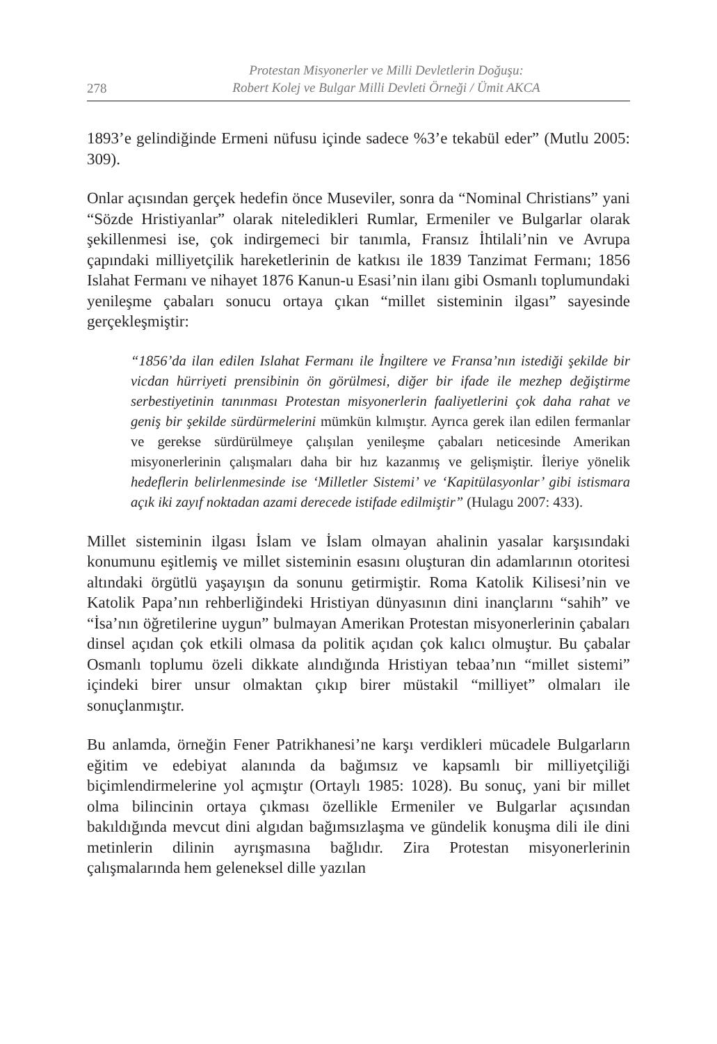278
Protestan Misyonerler ve Milli Devletlerin Doğuşu:
Robert Kolej ve Bulgar Milli Devleti Örneği / Ümit AKCA
1893’e gelindiğinde Ermeni nüfusu içinde sadece %3’e tekabül eder” (Mutlu 2005: 309).
Onlar açısından gerçek hedefin önce Museviler, sonra da “Nominal Christians” yani “Sözde Hristiyanlar” olarak niteledikleri Rumlar, Ermeniler ve Bulgarlar olarak şekillenmesi ise, çok indirgemeci bir tanımla, Fransız İhtilali’nin ve Avrupa çapındaki milliyetçilik hareketlerinin de katkısı ile 1839 Tanzimat Fermanı; 1856 Islahat Fermanı ve nihayet 1876 Kanun-u Esasi’nin ilanı gibi Osmanlı toplumundaki yenileşme çabaları sonucu ortaya çıkan “millet sisteminin ilgası” sayesinde gerçekleşmiştir:
“1856’da ilan edilen Islahat Fermanı ile İngiltere ve Fransa’nın istediği şekilde bir vicdan hürriyeti prensibinin ön görülmesi, diğer bir ifade ile mezhep değiştirme serbestiyetinin tanınması Protestan misyonerlerin faaliyetlerini çok daha rahat ve geniş bir şekilde sürdürmelerini mümkün kılmıştır. Ayrıca gerek ilan edilen fermanlar ve gerekse sürdürülmeye çalışılan yenileşme çabaları neticesinde Amerikan misyonerlerinin çalışmaları daha bir hız kazanmış ve gelişmiştir. İleriye yönelik hedeflerin belirlenmesinde ise ‘Milletler Sistemi’ ve ‘Kapitülasyonlar’ gibi istismara açık iki zayıf noktadan azami derecede istifade edilmiştir” (Hulagu 2007: 433).
Millet sisteminin ilgası İslam ve İslam olmayan ahalinin yasalar karşısındaki konumunu eşitlemiş ve millet sisteminin esasını oluşturan din adamlarının otoritesi altındaki örgütlü yaşayışın da sonunu getirmiştir. Roma Katolik Kilisesi’nin ve Katolik Papa’nın rehberliğindeki Hristiyan dünyasının dini inançlarını “sahih” ve “İsa’nın öğretilerine uygun” bulmayan Amerikan Protestan misyonerlerinin çabaları dinsel açıdan çok etkili olmasa da politik açıdan çok kalıcı olmuştur. Bu çabalar Osmanlı toplumu özeli dikkate alındığında Hristiyan tebaa’nın “millet sistemi” içindeki birer unsur olmaktan çıkıp birer müstakil “milliyet” olmaları ile sonuçlanmıştır.
Bu anlamda, örneğin Fener Patrikhanesi’ne karşı verdikleri mücadele Bulgarların eğitim ve edebiyat alanında da bağımsız ve kapsamlı bir milliyetçiliği biçimlendirmelerine yol açmıştır (Ortaylı 1985: 1028). Bu sonuç, yani bir millet olma bilincinin ortaya çıkması özellikle Ermeniler ve Bulgarlar açısından bakıldığında mevcut dini algıdan bağımsızlaşma ve gündelik konuşma dili ile dini metinlerin dilinin ayrışmasına bağlıdır. Zira Protestan misyonerlerinin çalışmalarında hem geleneksel dille yazılan